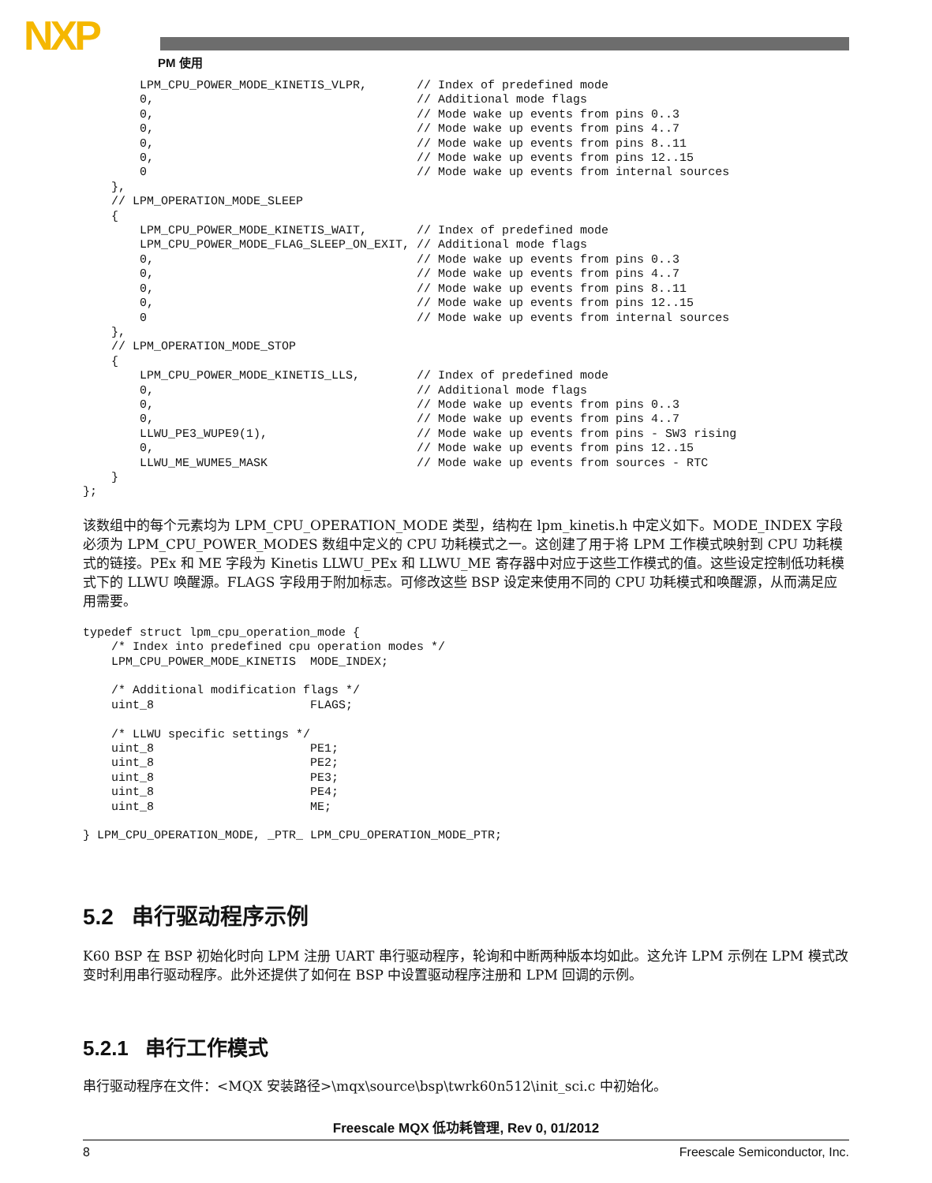NXP PM 使用
        LPM_CPU_POWER_MODE_KINETIS_VLPR,       // Index of predefined mode
        0,                                     // Additional mode flags
        0,                                     // Mode wake up events from pins 0..3
        0,                                     // Mode wake up events from pins 4..7
        0,                                     // Mode wake up events from pins 8..11
        0,                                     // Mode wake up events from pins 12..15
        0                                      // Mode wake up events from internal sources
    },
    // LPM_OPERATION_MODE_SLEEP
    {
        LPM_CPU_POWER_MODE_KINETIS_WAIT,       // Index of predefined mode
        LPM_CPU_POWER_MODE_FLAG_SLEEP_ON_EXIT, // Additional mode flags
        0,                                     // Mode wake up events from pins 0..3
        0,                                     // Mode wake up events from pins 4..7
        0,                                     // Mode wake up events from pins 8..11
        0,                                     // Mode wake up events from pins 12..15
        0                                      // Mode wake up events from internal sources
    },
    // LPM_OPERATION_MODE_STOP
    {
        LPM_CPU_POWER_MODE_KINETIS_LLS,        // Index of predefined mode
        0,                                     // Additional mode flags
        0,                                     // Mode wake up events from pins 0..3
        0,                                     // Mode wake up events from pins 4..7
        LLWU_PE3_WUPE9(1),                     // Mode wake up events from pins - SW3 rising
        0,                                     // Mode wake up events from pins 12..15
        LLWU_ME_WUME5_MASK                     // Mode wake up events from sources - RTC
    }
};
该数组中的每个元素均为 LPM_CPU_OPERATION_MODE 类型，结构在 lpm_kinetis.h 中定义如下。MODE_INDEX 字段必须为 LPM_CPU_POWER_MODES 数组中定义的 CPU 功耗模式之一。这创建了用于将 LPM 工作模式映射到 CPU 功耗模式的链接。PEx 和 ME 字段为 Kinetis LLWU_PEx 和 LLWU_ME 寄存器中对应于这些工作模式的值。这些设定控制低功耗模式下的 LLWU 唤醒源。FLAGS 字段用于附加标志。可修改这些 BSP 设定来使用不同的 CPU 功耗模式和唤醒源，从而满足应用需要。
typedef struct lpm_cpu_operation_mode {
    /* Index into predefined cpu operation modes */
    LPM_CPU_POWER_MODE_KINETIS  MODE_INDEX;

    /* Additional modification flags */
    uint_8                      FLAGS;

    /* LLWU specific settings */
    uint_8                      PE1;
    uint_8                      PE2;
    uint_8                      PE3;
    uint_8                      PE4;
    uint_8                      ME;

} LPM_CPU_OPERATION_MODE, _PTR_ LPM_CPU_OPERATION_MODE_PTR;
5.2 串行驱动程序示例
K60 BSP 在 BSP 初始化时向 LPM 注册 UART 串行驱动程序，轮询和中断两种版本均如此。这允许 LPM 示例在 LPM 模式改变时利用串行驱动程序。此外还提供了如何在 BSP 中设置驱动程序注册和 LPM 回调的示例。
5.2.1 串行工作模式
串行驱动程序在文件：<MQX 安装路径>\mqx\source\bsp\twrk60n512\init_sci.c 中初始化。
Freescale MQX 低功耗管理, Rev 0, 01/2012
8 Freescale Semiconductor, Inc.